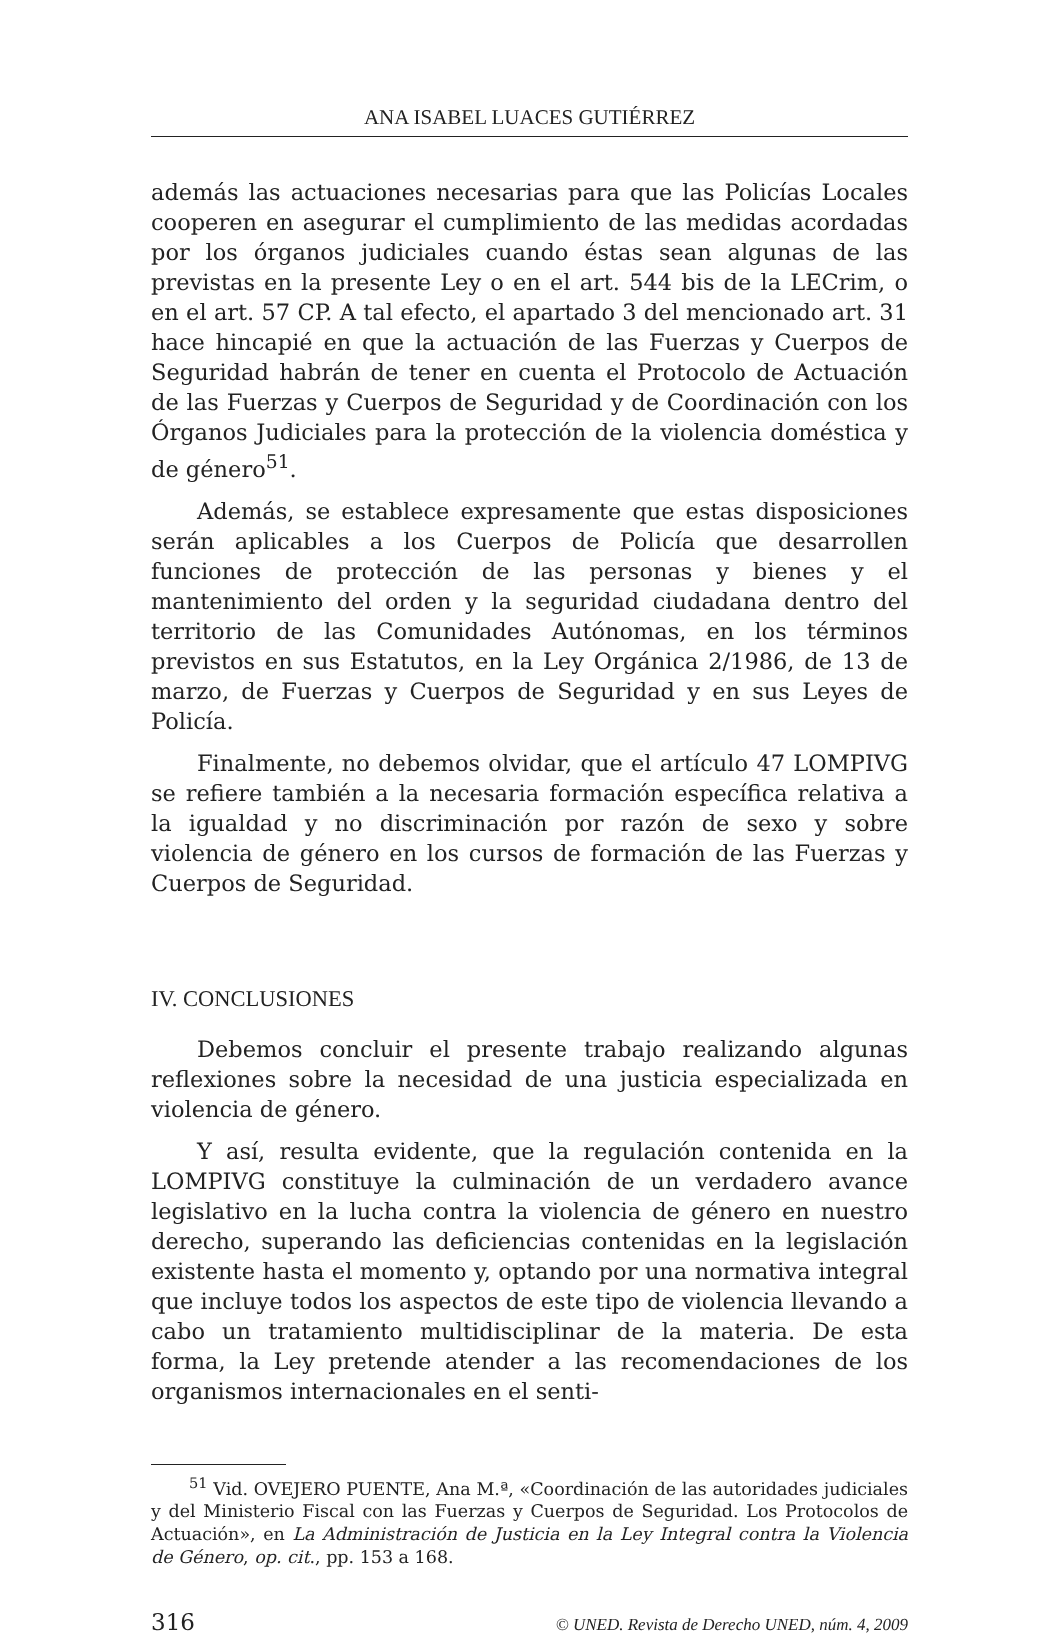ANA ISABEL LUACES GUTIÉRREZ
además las actuaciones necesarias para que las Policías Locales cooperen en asegurar el cumplimiento de las medidas acordadas por los órganos judiciales cuando éstas sean algunas de las previstas en la presente Ley o en el art. 544 bis de la LECrim, o en el art. 57 CP. A tal efecto, el apartado 3 del mencionado art. 31 hace hincapié en que la actuación de las Fuerzas y Cuerpos de Seguridad habrán de tener en cuenta el Protocolo de Actuación de las Fuerzas y Cuerpos de Seguridad y de Coordinación con los Órganos Judiciales para la protección de la violencia doméstica y de género<sup>51</sup>.
Además, se establece expresamente que estas disposiciones serán aplicables a los Cuerpos de Policía que desarrollen funciones de protección de las personas y bienes y el mantenimiento del orden y la seguridad ciudadana dentro del territorio de las Comunidades Autónomas, en los términos previstos en sus Estatutos, en la Ley Orgánica 2/1986, de 13 de marzo, de Fuerzas y Cuerpos de Seguridad y en sus Leyes de Policía.
Finalmente, no debemos olvidar, que el artículo 47 LOMPIVG se refiere también a la necesaria formación específica relativa a la igualdad y no discriminación por razón de sexo y sobre violencia de género en los cursos de formación de las Fuerzas y Cuerpos de Seguridad.
IV. CONCLUSIONES
Debemos concluir el presente trabajo realizando algunas reflexiones sobre la necesidad de una justicia especializada en violencia de género.
Y así, resulta evidente, que la regulación contenida en la LOMPIVG constituye la culminación de un verdadero avance legislativo en la lucha contra la violencia de género en nuestro derecho, superando las deficiencias contenidas en la legislación existente hasta el momento y, optando por una normativa integral que incluye todos los aspectos de este tipo de violencia llevando a cabo un tratamiento multidisciplinar de la materia. De esta forma, la Ley pretende atender a las recomendaciones de los organismos internacionales en el senti-
<sup>51</sup> Vid. OVEJERO PUENTE, Ana M.ª, «Coordinación de las autoridades judiciales y del Ministerio Fiscal con las Fuerzas y Cuerpos de Seguridad. Los Protocolos de Actuación», en La Administración de Justicia en la Ley Integral contra la Violencia de Género, op. cit., pp. 153 a 168.
316 © UNED. Revista de Derecho UNED, núm. 4, 2009